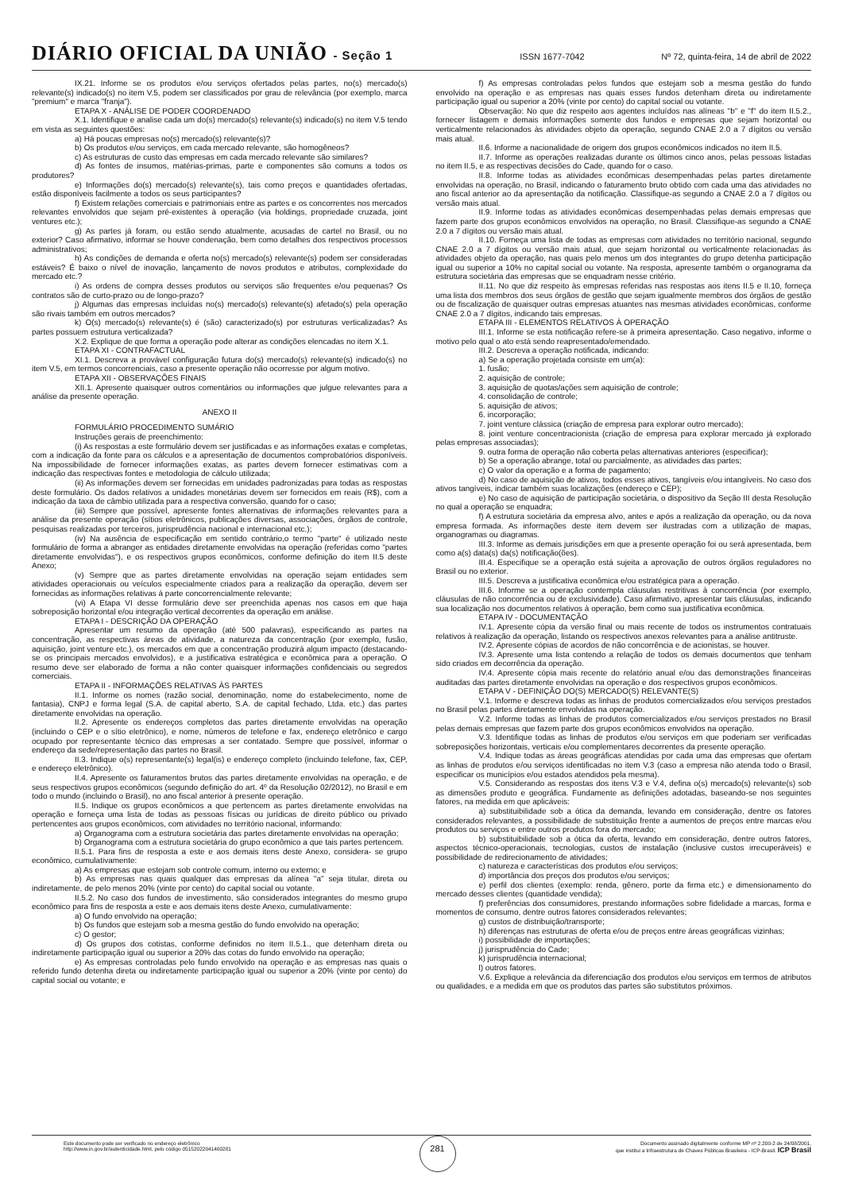DIÁRIO OFICIAL DA UNIÃO - Seção 1
ISSN 1677-7042 Nº 72, quinta-feira, 14 de abril de 2022
IX.21. Informe se os produtos e/ou serviços ofertados pelas partes, no(s) mercado(s) relevante(s) indicado(s) no item V.5, podem ser classificados por grau de relevância (por exemplo, marca "premium" e marca "franja").
ETAPA X - ANÁLISE DE PODER COORDENADO
X.1. Identifique e analise cada um do(s) mercado(s) relevante(s) indicado(s) no item V.5 tendo em vista as seguintes questões:
a) Há poucas empresas no(s) mercado(s) relevante(s)?
b) Os produtos e/ou serviços, em cada mercado relevante, são homogêneos?
c) As estruturas de custo das empresas em cada mercado relevante são similares?
d) As fontes de insumos, matérias-primas, parte e componentes são comuns a todos os produtores?
e) Informações do(s) mercado(s) relevante(s), tais como preços e quantidades ofertadas, estão disponíveis facilmente a todos os seus participantes?
f) Existem relações comerciais e patrimoniais entre as partes e os concorrentes nos mercados relevantes envolvidos que sejam pré-existentes à operação (via holdings, propriedade cruzada, joint ventures etc.);
g) As partes já foram, ou estão sendo atualmente, acusadas de cartel no Brasil, ou no exterior? Caso afirmativo, informar se houve condenação, bem como detalhes dos respectivos processos administrativos;
h) As condições de demanda e oferta no(s) mercado(s) relevante(s) podem ser consideradas estáveis? É baixo o nível de inovação, lançamento de novos produtos e atributos, complexidade do mercado etc.?
i) As ordens de compra desses produtos ou serviços são frequentes e/ou pequenas? Os contratos são de curto-prazo ou de longo-prazo?
j) Algumas das empresas incluídas no(s) mercado(s) relevante(s) afetado(s) pela operação são rivais também em outros mercados?
k) O(s) mercado(s) relevante(s) é (são) caracterizado(s) por estruturas verticalizadas? As partes possuem estrutura verticalizada?
X.2. Explique de que forma a operação pode alterar as condições elencadas no item X.1.
ETAPA XI - CONTRAFACTUAL
XI.1. Descreva a provável configuração futura do(s) mercado(s) relevante(s) indicado(s) no item V.5, em termos concorrenciais, caso a presente operação não ocorresse por algum motivo.
ETAPA XII - OBSERVAÇÕES FINAIS
XII.1. Apresente quaisquer outros comentários ou informações que julgue relevantes para a análise da presente operação.
ANEXO II
FORMULÁRIO PROCEDIMENTO SUMÁRIO
Instruções gerais de preenchimento:
(i) As respostas a este formulário devem ser justificadas e as informações exatas e completas, com a indicação da fonte para os cálculos e a apresentação de documentos comprobatórios disponíveis. Na impossibilidade de fornecer informações exatas, as partes devem fornecer estimativas com a indicação das respectivas fontes e metodologia de cálculo utilizada;
(ii) As informações devem ser fornecidas em unidades padronizadas para todas as respostas deste formulário. Os dados relativos a unidades monetárias devem ser fornecidos em reais (R$), com a indicação da taxa de câmbio utilizada para a respectiva conversão, quando for o caso;
(iii) Sempre que possível, apresente fontes alternativas de informações relevantes para a análise da presente operação (sítios eletrônicos, publicações diversas, associações, órgãos de controle, pesquisas realizadas por terceiros, jurisprudência nacional e internacional etc.);
(iv) Na ausência de especificação em sentido contrário,o termo "parte" é utilizado neste formulário de forma a abranger as entidades diretamente envolvidas na operação (referidas como "partes diretamente envolvidas"), e os respectivos grupos econômicos, conforme definição do item II.5 deste Anexo;
(v) Sempre que as partes diretamente envolvidas na operação sejam entidades sem atividades operacionais ou veículos especialmente criados para a realização da operação, devem ser fornecidas as informações relativas à parte concorrencialmente relevante;
(vi) A Etapa VI desse formulário deve ser preenchida apenas nos casos em que haja sobreposição horizontal e/ou integração vertical decorrentes da operação em análise.
ETAPA I - DESCRIÇÃO DA OPERAÇÃO
Apresentar um resumo da operação (até 500 palavras), especificando as partes na concentração, as respectivas áreas de atividade, a natureza da concentração (por exemplo, fusão, aquisição, joint venture etc.), os mercados em que a concentração produzirá algum impacto (destacando-se os principais mercados envolvidos), e a justificativa estratégica e econômica para a operação. O resumo deve ser elaborado de forma a não conter quaisquer informações confidenciais ou segredos comerciais.
ETAPA II - INFORMAÇÕES RELATIVAS ÀS PARTES
II.1. Informe os nomes (razão social, denominação, nome do estabelecimento, nome de fantasia), CNPJ e forma legal (S.A. de capital aberto, S.A. de capital fechado, Ltda. etc.) das partes diretamente envolvidas na operação.
II.2. Apresente os endereços completos das partes diretamente envolvidas na operação (incluindo o CEP e o sítio eletrônico), e nome, números de telefone e fax, endereço eletrônico e cargo ocupado por representante técnico das empresas a ser contatado. Sempre que possível, informar o endereço da sede/representação das partes no Brasil.
II.3. Indique o(s) representante(s) legal(is) e endereço completo (incluindo telefone, fax, CEP, e endereço eletrônico).
II.4. Apresente os faturamentos brutos das partes diretamente envolvidas na operação, e de seus respectivos grupos econômicos (segundo definição do art. 4º da Resolução 02/2012), no Brasil e em todo o mundo (incluindo o Brasil), no ano fiscal anterior à presente operação.
II.5. Indique os grupos econômicos a que pertencem as partes diretamente envolvidas na operação e forneça uma lista de todas as pessoas físicas ou jurídicas de direito público ou privado pertencentes aos grupos econômicos, com atividades no território nacional, informando:
a) Organograma com a estrutura societária das partes diretamente envolvidas na operação;
b) Organograma com a estrutura societária do grupo econômico a que tais partes pertencem.
II.5.1. Para fins de resposta a este e aos demais itens deste Anexo, considera- se grupo econômico, cumulativamente:
a) As empresas que estejam sob controle comum, interno ou externo; e
b) As empresas nas quais qualquer das empresas da alínea "a" seja titular, direta ou indiretamente, de pelo menos 20% (vinte por cento) do capital social ou votante.
II.5.2. No caso dos fundos de investimento, são considerados integrantes do mesmo grupo econômico para fins de resposta a este e aos demais itens deste Anexo, cumulativamente:
a) O fundo envolvido na operação;
b) Os fundos que estejam sob a mesma gestão do fundo envolvido na operação;
c) O gestor;
d) Os grupos dos cotistas, conforme definidos no item II.5.1., que detenham direta ou indiretamente participação igual ou superior a 20% das cotas do fundo envolvido na operação;
e) As empresas controladas pelo fundo envolvido na operação e as empresas nas quais o referido fundo detenha direta ou indiretamente participação igual ou superior a 20% (vinte por cento) do capital social ou votante; e
f) As empresas controladas pelos fundos que estejam sob a mesma gestão do fundo envolvido na operação e as empresas nas quais esses fundos detenham direta ou indiretamente participação igual ou superior a 20% (vinte por cento) do capital social ou votante.
Observação: No que diz respeito aos agentes incluídos nas alíneas "b" e "f" do item II.5.2., fornecer listagem e demais informações somente dos fundos e empresas que sejam horizontal ou verticalmente relacionados às atividades objeto da operação, segundo CNAE 2.0 a 7 dígitos ou versão mais atual.
II.6. Informe a nacionalidade de origem dos grupos econômicos indicados no item II.5.
II.7. Informe as operações realizadas durante os últimos cinco anos, pelas pessoas listadas no item II.5, e as respectivas decisões do Cade, quando for o caso.
II.8. Informe todas as atividades econômicas desempenhadas pelas partes diretamente envolvidas na operação, no Brasil, indicando o faturamento bruto obtido com cada uma das atividades no ano fiscal anterior ao da apresentação da notificação. Classifique-as segundo a CNAE 2.0 a 7 dígitos ou versão mais atual.
II.9. Informe todas as atividades econômicas desempenhadas pelas demais empresas que fazem parte dos grupos econômicos envolvidos na operação, no Brasil. Classifique-as segundo a CNAE 2.0 a 7 dígitos ou versão mais atual.
II.10. Forneça uma lista de todas as empresas com atividades no território nacional, segundo CNAE 2.0 a 7 dígitos ou versão mais atual, que sejam horizontal ou verticalmente relacionadas às atividades objeto da operação, nas quais pelo menos um dos integrantes do grupo detenha participação igual ou superior a 10% no capital social ou votante. Na resposta, apresente também o organograma da estrutura societária das empresas que se enquadram nesse critério.
II.11. No que diz respeito às empresas referidas nas respostas aos itens II.5 e II.10, forneça uma lista dos membros dos seus órgãos de gestão que sejam igualmente membros dos órgãos de gestão ou de fiscalização de quaisquer outras empresas atuantes nas mesmas atividades econômicas, conforme CNAE 2.0 a 7 dígitos, indicando tais empresas.
ETAPA III - ELEMENTOS RELATIVOS À OPERAÇÃO
III.1. Informe se esta notificação refere-se à primeira apresentação. Caso negativo, informe o motivo pelo qual o ato está sendo reapresentado/emendado.
III.2. Descreva a operação notificada, indicando:
a) Se a operação projetada consiste em um(a):
1. fusão;
2. aquisição de controle;
3. aquisição de quotas/ações sem aquisição de controle;
4. consolidação de controle;
5. aquisição de ativos;
6. incorporação;
7. joint venture clássica (criação de empresa para explorar outro mercado);
8. joint venture concentracionista (criação de empresa para explorar mercado já explorado pelas empresas associadas);
9. outra forma de operação não coberta pelas alternativas anteriores (especificar);
b) Se a operação abrange, total ou parcialmente, as atividades das partes;
c) O valor da operação e a forma de pagamento;
d) No caso de aquisição de ativos, todos esses ativos, tangíveis e/ou intangíveis. No caso dos ativos tangíveis, indicar também suas localizações (endereço e CEP);
e) No caso de aquisição de participação societária, o dispositivo da Seção III desta Resolução no qual a operação se enquadra;
f) A estrutura societária da empresa alvo, antes e após a realização da operação, ou da nova empresa formada. As informações deste item devem ser ilustradas com a utilização de mapas, organogramas ou diagramas.
III.3. Informe as demais jurisdições em que a presente operação foi ou será apresentada, bem como a(s) data(s) da(s) notificação(ões).
III.4. Especifique se a operação está sujeita a aprovação de outros órgãos reguladores no Brasil ou no exterior.
III.5. Descreva a justificativa econômica e/ou estratégica para a operação.
III.6. Informe se a operação contempla cláusulas restritivas à concorrência (por exemplo, cláusulas de não concorrência ou de exclusividade). Caso afirmativo, apresentar tais cláusulas, indicando sua localização nos documentos relativos à operação, bem como sua justificativa econômica.
ETAPA IV - DOCUMENTAÇÃO
IV.1. Apresente cópia da versão final ou mais recente de todos os instrumentos contratuais relativos à realização da operação, listando os respectivos anexos relevantes para a análise antitruste.
IV.2. Apresente cópias de acordos de não concorrência e de acionistas, se houver.
IV.3. Apresente uma lista contendo a relação de todos os demais documentos que tenham sido criados em decorrência da operação.
IV.4. Apresente cópia mais recente do relatório anual e/ou das demonstrações financeiras auditadas das partes diretamente envolvidas na operação e dos respectivos grupos econômicos.
ETAPA V - DEFINIÇÃO DO(S) MERCADO(S) RELEVANTE(S)
V.1. Informe e descreva todas as linhas de produtos comercializados e/ou serviços prestados no Brasil pelas partes diretamente envolvidas na operação.
V.2. Informe todas as linhas de produtos comercializados e/ou serviços prestados no Brasil pelas demais empresas que fazem parte dos grupos econômicos envolvidos na operação.
V.3. Identifique todas as linhas de produtos e/ou serviços em que poderiam ser verificadas sobreposições horizontais, verticais e/ou complementares decorrentes da presente operação.
V.4. Indique todas as áreas geográficas atendidas por cada uma das empresas que ofertam as linhas de produtos e/ou serviços identificadas no item V.3 (caso a empresa não atenda todo o Brasil, especificar os municípios e/ou estados atendidos pela mesma).
V.5. Considerando as respostas dos itens V.3 e V.4, defina o(s) mercado(s) relevante(s) sob as dimensões produto e geográfica. Fundamente as definições adotadas, baseando-se nos seguintes fatores, na medida em que aplicáveis:
a) substituibilidade sob a ótica da demanda, levando em consideração, dentre os fatores considerados relevantes, a possibilidade de substituição frente a aumentos de preços entre marcas e/ou produtos ou serviços e entre outros produtos fora do mercado;
b) substituibilidade sob a ótica da oferta, levando em consideração, dentre outros fatores, aspectos técnico-operacionais, tecnologias, custos de instalação (inclusive custos irrecuperáveis) e possibilidade de redirecionamento de atividades;
c) natureza e características dos produtos e/ou serviços;
d) importância dos preços dos produtos e/ou serviços;
e) perfil dos clientes (exemplo: renda, gênero, porte da firma etc.) e dimensionamento do mercado desses clientes (quantidade vendida);
f) preferências dos consumidores, prestando informações sobre fidelidade a marcas, forma e momentos de consumo, dentre outros fatores considerados relevantes;
g) custos de distribuição/transporte;
h) diferenças nas estruturas de oferta e/ou de preços entre áreas geográficas vizinhas;
i) possibilidade de importações;
j) jurisprudência do Cade;
k) jurisprudência internacional;
l) outros fatores.
V.6. Explique a relevância da diferenciação dos produtos e/ou serviços em termos de atributos ou qualidades, e a medida em que os produtos das partes são substitutos próximos.
Este documento pode ser verificado no endereço eletrônico
http://www.in.gov.br/autenticidade.html, pelo código 05152022041400281
281
Documento assinado digitalmente conforme MP nº 2.200-2 de 24/08/2001,
que institui a Infraestrutura de Chaves Públicas Brasileira - ICP-Brasil. ICP Brasil